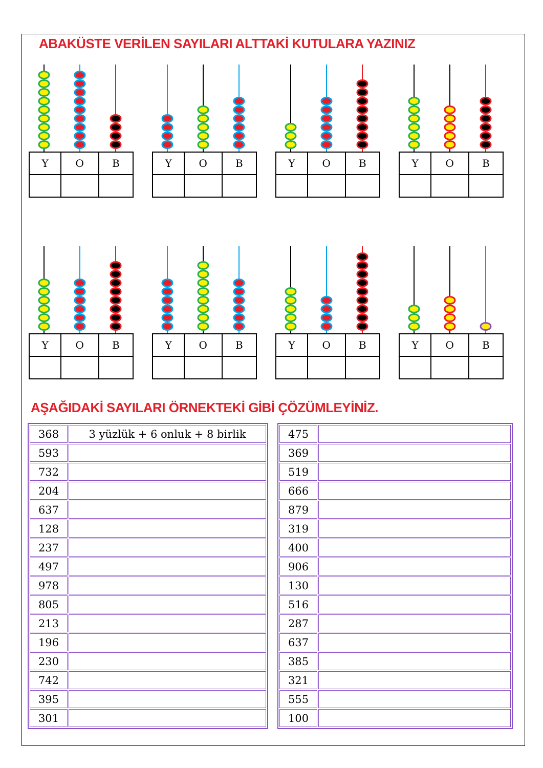ABAKÜSTE VERİLEN SAYILARI ALTTAKİ KUTULARA YAZINIZ
| Y | O | B |
| Y | O | B |
| Y | O | B |
| Y | O | B |
| Y | O | B |
| Y | O | B |
| Y | O | B |
| Y | O | B |
AŞAĞIDAKİ SAYILARI ÖRNEKTEKİ GİBİ ÇÖZÜMLEYİNİZ.
| 368 | 3 yüzlük + 6 onluk + 8 birlik |
| 593 | |
| 732 | |
| 204 | |
| 637 | |
| 128 | |
| 237 | |
| 497 | |
| 978 | |
| 805 | |
| 213 | |
| 196 | |
| 230 | |
| 742 | |
| 395 | |
| 301 | |
| 475 | |
| 369 | |
| 519 | |
| 666 | |
| 879 | |
| 319 | |
| 400 | |
| 906 | |
| 130 | |
| 516 | |
| 287 | |
| 637 | |
| 385 | |
| 321 | |
| 555 | |
| 100 | |